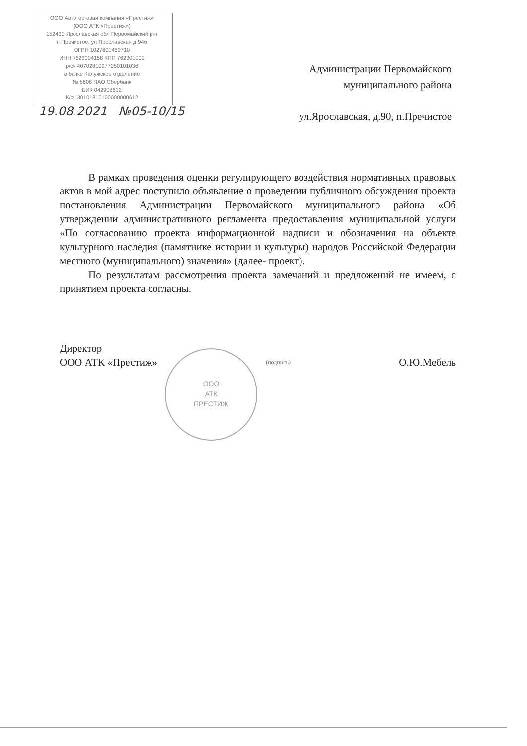ООО Автоторговая компания «Престиж»
(ООО АТК «Престиж»)
152430 Ярославская обл Первомайский р-н
п Пречистое, ул Ярославская д 94б
ОГРН 1027601459710
ИНН 7623004158 КПП 762301001
р/сч 40702810977050101036
в банке Калужское отделение
№ 8608 ПАО Сбербанк
БИК 042908612
К/сч 30101810100000000612
19.08.2021 №05-10/15
Администрации Первомайского
муниципального района
ул.Ярославская, д.90, п.Пречистое
В рамках проведения оценки регулирующего воздействия нормативных правовых актов в мой адрес поступило объявление о проведении публичного обсуждения проекта постановления Администрации Первомайского муниципального района «Об утверждении административного регламента предоставления муниципальной услуги «По согласованию проекта информационной надписи и обозначения на объекте культурного наследия (памятнике истории и культуры) народов Российской Федерации местного (муниципального) значения» (далее- проект).
По результатам рассмотрения проекта замечаний и предложений не имеем, с принятием проекта согласны.
Директор
ООО АТК «Престиж»
(подпись)
О.Ю.Мебель
ООО
АТК
ПРЕСТИЖ